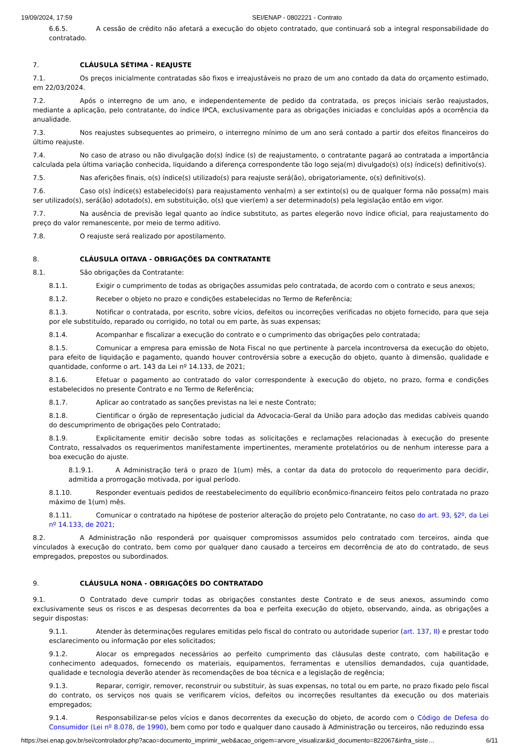19/09/2024, 17:59 SEI/ENAP - 0802221 - Contrato
6.6.5. A cessão de crédito não afetará a execução do objeto contratado, que continuará sob a integral responsabilidade do contratado.
7. CLÁUSULA SÉTIMA - REAJUSTE
7.1. Os preços inicialmente contratadas são fixos e irreajustáveis no prazo de um ano contado da data do orçamento estimado, em 22/03/2024.
7.2. Após o interregno de um ano, e independentemente de pedido da contratada, os preços iniciais serão reajustados, mediante a aplicação, pelo contratante, do índice IPCA, exclusivamente para as obrigações iniciadas e concluídas após a ocorrência da anualidade.
7.3. Nos reajustes subsequentes ao primeiro, o interregno mínimo de um ano será contado a partir dos efeitos financeiros do último reajuste.
7.4. No caso de atraso ou não divulgação do(s) índice (s) de reajustamento, o contratante pagará ao contratada a importância calculada pela última variação conhecida, liquidando a diferença correspondente tão logo seja(m) divulgado(s) o(s) índice(s) definitivo(s).
7.5. Nas aferições finais, o(s) índice(s) utilizado(s) para reajuste será(ão), obrigatoriamente, o(s) definitivo(s).
7.6. Caso o(s) índice(s) estabelecido(s) para reajustamento venha(m) a ser extinto(s) ou de qualquer forma não possa(m) mais ser utilizado(s), será(ão) adotado(s), em substituição, o(s) que vier(em) a ser determinado(s) pela legislação então em vigor.
7.7. Na ausência de previsão legal quanto ao índice substituto, as partes elegerão novo índice oficial, para reajustamento do preço do valor remanescente, por meio de termo aditivo.
7.8. O reajuste será realizado por apostilamento.
8. CLÁUSULA OITAVA - OBRIGAÇÕES DA CONTRATANTE
8.1. São obrigações da Contratante:
8.1.1. Exigir o cumprimento de todas as obrigações assumidas pelo contratada, de acordo com o contrato e seus anexos;
8.1.2. Receber o objeto no prazo e condições estabelecidas no Termo de Referência;
8.1.3. Notificar o contratada, por escrito, sobre vícios, defeitos ou incorreções verificadas no objeto fornecido, para que seja por ele substituído, reparado ou corrigido, no total ou em parte, às suas expensas;
8.1.4. Acompanhar e fiscalizar a execução do contrato e o cumprimento das obrigações pelo contratada;
8.1.5. Comunicar a empresa para emissão de Nota Fiscal no que pertinente à parcela incontroversa da execução do objeto, para efeito de liquidação e pagamento, quando houver controvérsia sobre a execução do objeto, quanto à dimensão, qualidade e quantidade, conforme o art. 143 da Lei nº 14.133, de 2021;
8.1.6. Efetuar o pagamento ao contratado do valor correspondente à execução do objeto, no prazo, forma e condições estabelecidos no presente Contrato e no Termo de Referência;
8.1.7. Aplicar ao contratado as sanções previstas na lei e neste Contrato;
8.1.8. Cientificar o órgão de representação judicial da Advocacia-Geral da União para adoção das medidas cabíveis quando do descumprimento de obrigações pelo Contratado;
8.1.9. Explicitamente emitir decisão sobre todas as solicitações e reclamações relacionadas à execução do presente Contrato, ressalvados os requerimentos manifestamente impertinentes, meramente protelatórios ou de nenhum interesse para a boa execução do ajuste.
8.1.9.1. A Administração terá o prazo de 1(um) mês, a contar da data do protocolo do requerimento para decidir, admitida a prorrogação motivada, por igual período.
8.1.10. Responder eventuais pedidos de reestabelecimento do equilíbrio econômico-financeiro feitos pelo contratada no prazo máximo de 1(um) mês.
8.1.11. Comunicar o contratado na hipótese de posterior alteração do projeto pelo Contratante, no caso do art. 93, §2º, da Lei nº 14.133, de 2021;
8.2. A Administração não responderá por quaisquer compromissos assumidos pelo contratado com terceiros, ainda que vinculados à execução do contrato, bem como por qualquer dano causado a terceiros em decorrência de ato do contratado, de seus empregados, prepostos ou subordinados.
9. CLÁUSULA NONA - OBRIGAÇÕES DO CONTRATADO
9.1. O Contratado deve cumprir todas as obrigações constantes deste Contrato e de seus anexos, assumindo como exclusivamente seus os riscos e as despesas decorrentes da boa e perfeita execução do objeto, observando, ainda, as obrigações a seguir dispostas:
9.1.1. Atender às determinações regulares emitidas pelo fiscal do contrato ou autoridade superior (art. 137, II) e prestar todo esclarecimento ou informação por eles solicitados;
9.1.2. Alocar os empregados necessários ao perfeito cumprimento das cláusulas deste contrato, com habilitação e conhecimento adequados, fornecendo os materiais, equipamentos, ferramentas e utensílios demandados, cuja quantidade, qualidade e tecnologia deverão atender às recomendações de boa técnica e a legislação de regência;
9.1.3. Reparar, corrigir, remover, reconstruir ou substituir, às suas expensas, no total ou em parte, no prazo fixado pelo fiscal do contrato, os serviços nos quais se verificarem vícios, defeitos ou incorreções resultantes da execução ou dos materiais empregados;
9.1.4. Responsabilizar-se pelos vícios e danos decorrentes da execução do objeto, de acordo com o Código de Defesa do Consumidor (Lei nº 8.078, de 1990), bem como por todo e qualquer dano causado à Administração ou terceiros, não reduzindo essa
https://sei.enap.gov.br/sei/controlador.php?acao=documento_imprimir_web&acao_origem=arvore_visualizar&id_documento=822067&infra_siste… 6/11